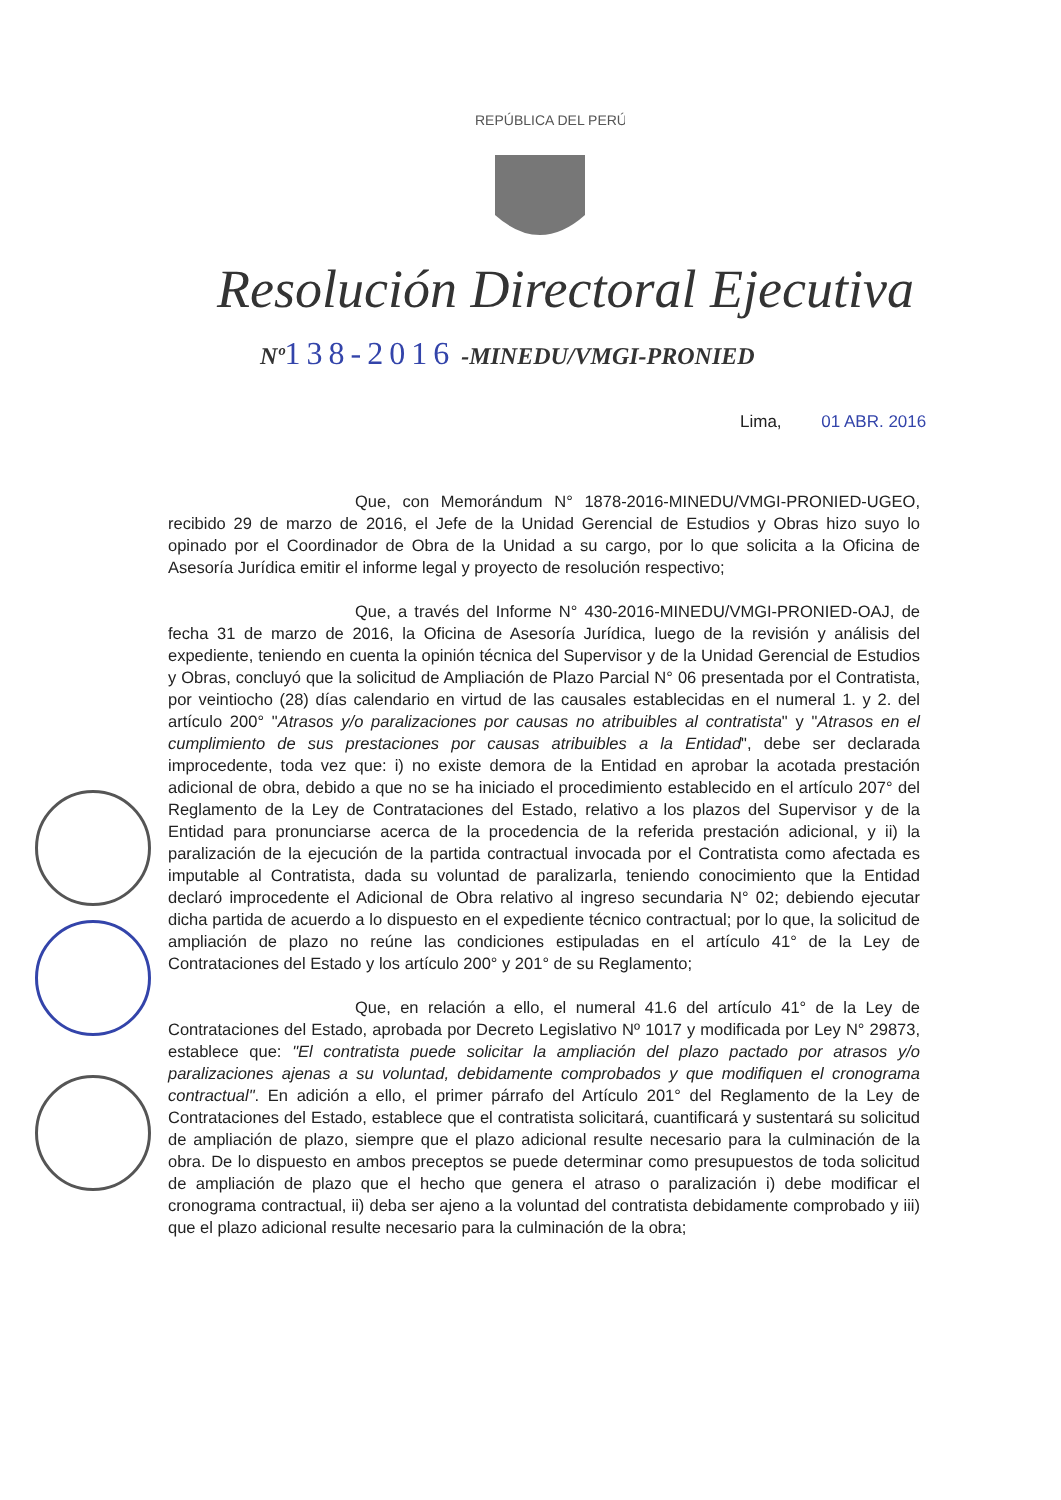REPÚBLICA DEL PERÚ
Resolución Directoral Ejecutiva
Nº138-2016 -MINEDU/VMGI-PRONIED
Lima, 01 ABR. 2016
Que, con Memorándum N° 1878-2016-MINEDU/VMGI-PRONIED-UGEO, recibido 29 de marzo de 2016, el Jefe de la Unidad Gerencial de Estudios y Obras hizo suyo lo opinado por el Coordinador de Obra de la Unidad a su cargo, por lo que solicita a la Oficina de Asesoría Jurídica emitir el informe legal y proyecto de resolución respectivo;
Que, a través del Informe N° 430-2016-MINEDU/VMGI-PRONIED-OAJ, de fecha 31 de marzo de 2016, la Oficina de Asesoría Jurídica, luego de la revisión y análisis del expediente, teniendo en cuenta la opinión técnica del Supervisor y de la Unidad Gerencial de Estudios y Obras, concluyó que la solicitud de Ampliación de Plazo Parcial N° 06 presentada por el Contratista, por veintiocho (28) días calendario en virtud de las causales establecidas en el numeral 1. y 2. del artículo 200° "Atrasos y/o paralizaciones por causas no atribuibles al contratista" y "Atrasos en el cumplimiento de sus prestaciones por causas atribuibles a la Entidad", debe ser declarada improcedente, toda vez que: i) no existe demora de la Entidad en aprobar la acotada prestación adicional de obra, debido a que no se ha iniciado el procedimiento establecido en el artículo 207° del Reglamento de la Ley de Contrataciones del Estado, relativo a los plazos del Supervisor y de la Entidad para pronunciarse acerca de la procedencia de la referida prestación adicional, y ii) la paralización de la ejecución de la partida contractual invocada por el Contratista como afectada es imputable al Contratista, dada su voluntad de paralizarla, teniendo conocimiento que la Entidad declaró improcedente el Adicional de Obra relativo al ingreso secundaria N° 02; debiendo ejecutar dicha partida de acuerdo a lo dispuesto en el expediente técnico contractual; por lo que, la solicitud de ampliación de plazo no reúne las condiciones estipuladas en el artículo 41° de la Ley de Contrataciones del Estado y los artículo 200° y 201° de su Reglamento;
Que, en relación a ello, el numeral 41.6 del artículo 41° de la Ley de Contrataciones del Estado, aprobada por Decreto Legislativo Nº 1017 y modificada por Ley N° 29873, establece que: "El contratista puede solicitar la ampliación del plazo pactado por atrasos y/o paralizaciones ajenas a su voluntad, debidamente comprobados y que modifiquen el cronograma contractual". En adición a ello, el primer párrafo del Artículo 201° del Reglamento de la Ley de Contrataciones del Estado, establece que el contratista solicitará, cuantificará y sustentará su solicitud de ampliación de plazo, siempre que el plazo adicional resulte necesario para la culminación de la obra. De lo dispuesto en ambos preceptos se puede determinar como presupuestos de toda solicitud de ampliación de plazo que el hecho que genera el atraso o paralización i) debe modificar el cronograma contractual, ii) deba ser ajeno a la voluntad del contratista debidamente comprobado y iii) que el plazo adicional resulte necesario para la culminación de la obra;